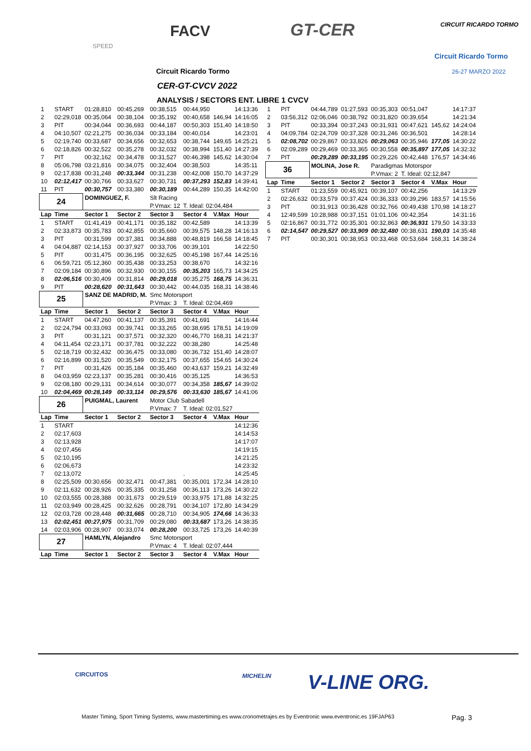SPEED
FACV GT-CER CIRCUIT RICARDO TORMO
Circuit Ricardo Tormo
26-27 MARZO 2022
Circuit Ricardo Tormo
CER-GT-CVCV 2022
ANALYSIS / SECTORS ENT. LIBRE 1 CVCV
| 1 | START | 01:28,810 | 00:45,269 | 00:38,515 | 00:44,950 | | 14:13:36 |
| 2 | 02:29,018 | 00:35,064 | 00:38,104 | 00:35,192 | 00:40,658 | 146,94 | 14:16:05 |
| 3 | PIT | 00:34,044 | 00:36,693 | 00:44,187 | 00:50,303 | 151,40 | 14:18:50 |
| 4 | 04:10,507 | 02:21,275 | 00:36,034 | 00:33,184 | 00:40,014 | | 14:23:01 |
| 5 | 02:19,740 | 00:33,687 | 00:34,656 | 00:32,653 | 00:38,744 | 149,65 | 14:25:21 |
| 6 | 02:18,826 | 00:32,522 | 00:35,278 | 00:32,032 | 00:38,994 | 151,40 | 14:27:39 |
| 7 | PIT | 00:32,162 | 00:34,478 | 00:31,527 | 00:46,398 | 145,62 | 14:30:04 |
| 8 | 05:06,798 | 03:21,816 | 00:34,075 | 00:32,404 | 00:38,503 | | 14:35:11 |
| 9 | 02:17,838 | 00:31,248 | 00:33,344 | 00:31,238 | 00:42,008 | 150,70 | 14:37:29 |
| 10 | 02:12,417 | 00:30,766 | 00:33,627 | 00:30,731 | 00:37,293 | 152,83 | 14:39:41 |
| 11 | PIT | 00:30,757 | 00:33,380 | 00:30,189 | 00:44,289 | 150,35 | 14:42:00 |
| 24 | | DOMINGUEZ, F. | | Slt Racing | | | |
| | | | | P.Vmax: 12 | T. Ideal: 02:04,484 | | |
| Lap | Time | Sector 1 | Sector 2 | Sector 3 | Sector 4 | V.Max | Hour |
| 1 | START | 01:41,419 | 00:41,171 | 00:35,182 | 00:42,589 | | 14:13:39 |
| 2 | 02:33,873 | 00:35,783 | 00:42,855 | 00:35,660 | 00:39,575 | 148,28 | 14:16:13 |
| 3 | PIT | 00:31,599 | 00:37,381 | 00:34,888 | 00:48,819 | 166,58 | 14:18:45 |
| 4 | 04:04,887 | 02:14,153 | 00:37,927 | 00:33,706 | 00:39,101 | | 14:22:50 |
| 5 | PIT | 00:31,475 | 00:36,195 | 00:32,625 | 00:45,198 | 167,44 | 14:25:16 |
| 6 | 06:59,721 | 05:12,360 | 00:35,438 | 00:33,253 | 00:38,670 | | 14:32:16 |
| 7 | 02:09,184 | 00:30,896 | 00:32,930 | 00:30,155 | 00:35,203 | 165,73 | 14:34:25 |
| 8 | 02:06,516 | 00:30,409 | 00:31,814 | 00:29,018 | 00:35,275 | 168,75 | 14:36:31 |
| 9 | PIT | 00:28,620 | 00:31,643 | 00:30,442 | 00:44,035 | 168,31 | 14:38:46 |
| 25 | | SANZ DE MADRID, M. | | Smc Motorsport | | | |
| | | | | P.Vmax: 3 | T. Ideal: 02:04,469 | | |
| Lap | Time | Sector 1 | Sector 2 | Sector 3 | Sector 4 | V.Max | Hour |
| 1 | START | 04:47,260 | 00:41,137 | 00:35,391 | 00:41,691 | | 14:16:44 |
| 2 | 02:24,794 | 00:33,093 | 00:39,741 | 00:33,265 | 00:38,695 | 178,51 | 14:19:09 |
| 3 | PIT | 00:31,121 | 00:37,571 | 00:32,320 | 00:46,770 | 168,31 | 14:21:37 |
| 4 | 04:11,454 | 02:23,171 | 00:37,781 | 00:32,222 | 00:38,280 | | 14:25:48 |
| 5 | 02:18,719 | 00:32,432 | 00:36,475 | 00:33,080 | 00:36,732 | 151,40 | 14:28:07 |
| 6 | 02:16,899 | 00:31,520 | 00:35,549 | 00:32,175 | 00:37,655 | 154,65 | 14:30:24 |
| 7 | PIT | 00:31,426 | 00:35,184 | 00:35,460 | 00:43,637 | 159,21 | 14:32:49 |
| 8 | 04:03,959 | 02:23,137 | 00:35,281 | 00:30,416 | 00:35,125 | | 14:36:53 |
| 9 | 02:08,180 | 00:29,131 | 00:34,614 | 00:30,077 | 00:34,358 | 185,67 | 14:39:02 |
| 10 | 02:04,469 | 00:28,149 | 00:33,114 | 00:29,576 | 00:33,630 | 185,67 | 14:41:06 |
| 26 | | PUIGMAL, Laurent | | Motor Club Sabadell | | | |
| | | | | P.Vmax: 7 | T. Ideal: 02:01,527 | | |
| Lap | Time | Sector 1 | Sector 2 | Sector 3 | Sector 4 | V.Max | Hour |
| 1 | START | | | | | | 14:12:36 |
| 2 | 02:17,603 | | | | | | 14:14:53 |
| 3 | 02:13,928 | | | | | | 14:17:07 |
| 4 | 02:07,456 | | | | | | 14:19:15 |
| 5 | 02:10,195 | | | | | | 14:21:25 |
| 6 | 02:06,673 | | | | | | 14:23:32 |
| 7 | 02:13,072 | | | | . | | 14:25:45 |
| 8 | 02:25,509 | 00:30,656 | 00:32,471 | 00:47,381 | 00:35,001 | 172,34 | 14:28:10 |
| 9 | 02:11,632 | 00:28,926 | 00:35,335 | 00:31,258 | 00:36,113 | 173,26 | 14:30:22 |
| 10 | 02:03,555 | 00:28,388 | 00:31,673 | 00:29,519 | 00:33,975 | 171,88 | 14:32:25 |
| 11 | 02:03,949 | 00:28,425 | 00:32,626 | 00:28,791 | 00:34,107 | 172,80 | 14:34:29 |
| 12 | 02:03,728 | 00:28,448 | 00:31,665 | 00:28,710 | 00:34,905 | 174,66 | 14:36:33 |
| 13 | 02:02,451 | 00:27,975 | 00:31,709 | 00:29,080 | 00:33,687 | 173,26 | 14:38:35 |
| 14 | 02:03,906 | 00:28,907 | 00:33,074 | 00:28,200 | 00:33,725 | 173,26 | 14:40:39 |
| 27 | | HAMLYN, Alejandro | | Smc Motorsport | | | |
| | | | | P.Vmax: 4 | T. Ideal: 02:07,444 | | |
| Lap | Time | Sector 1 | Sector 2 | Sector 3 | Sector 4 | V.Max | Hour |
| 1 | PIT | 04:44,789 | 01:27,593 | 00:35,303 | 00:51,047 | | 14:17:37 |
| 2 | 03:56,312 | 02:06,046 | 00:38,792 | 00:31,820 | 00:39,654 | | 14:21:34 |
| 3 | PIT | 00:33,394 | 00:37,243 | 00:31,931 | 00:47,621 | 145,62 | 14:24:04 |
| 4 | 04:09,784 | 02:24,709 | 00:37,328 | 00:31,246 | 00:36,501 | | 14:28:14 |
| 5 | 02:08,702 | 00:29,867 | 00:33,826 | 00:29,063 | 00:35,946 | 177,05 | 14:30:22 |
| 6 | 02:09,289 | 00:29,469 | 00:33,365 | 00:30,558 | 00:35,897 | 177,05 | 14:32:32 |
| 7 | PIT | 00:29,289 | 00:33,195 | 00:29,226 | 00:42,448 | 176,57 | 14:34:46 |
| 36 | | MOLINA, Jose R. | | Paradigmas Motorspor | | | |
| | | | | P.Vmax: 2 | T. Ideal: 02:12,847 | | |
| Lap | Time | Sector 1 | Sector 2 | Sector 3 | Sector 4 | V.Max | Hour |
| 1 | START | 01:23,559 | 00:45,921 | 00:39,107 | 00:42,256 | | 14:13:29 |
| 2 | 02:26,632 | 00:33,579 | 00:37,424 | 00:36,333 | 00:39,296 | 183,57 | 14:15:56 |
| 3 | PIT | 00:31,913 | 00:36,428 | 00:32,766 | 00:49,438 | 170,98 | 14:18:27 |
| 4 | 12:49,599 | 10:28,988 | 00:37,151 | 01:01,106 | 00:42,354 | | 14:31:16 |
| 5 | 02:16,867 | 00:31,772 | 00:35,301 | 00:32,863 | 00:36,931 | 179,50 | 14:33:33 |
| 6 | 02:14,547 | 00:29,527 | 00:33,909 | 00:32,480 | 00:38,631 | 190,03 | 14:35:48 |
| 7 | PIT | 00:30,301 | 00:38,953 | 00:33,468 | 00:53,684 | 168,31 | 14:38:24 |
CIRCUITOS MICHELIN V-LINE ORG.
Master Timing, Sport Timing Systems, www.mastertiming.es www.cronometrajes.es by Eventronic www.eventronic.es 19FJAP63 Pag. 3